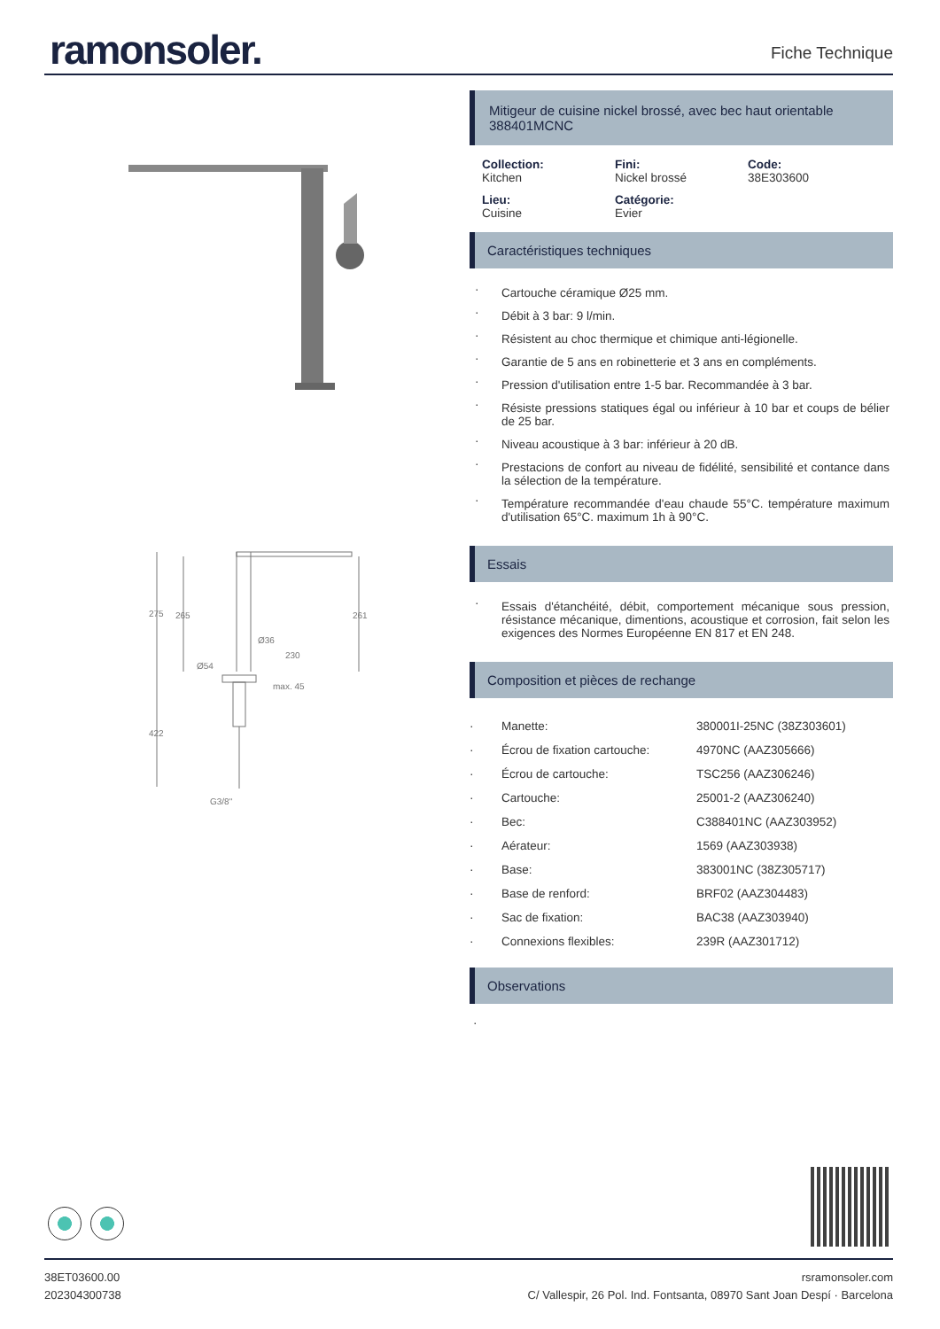ramonsoler.
Fiche Technique
275
265
261
Ø36
230
Ø54
max. 45
422
G3/8"
Mitigeur de cuisine nickel brossé, avec bec haut orientable
388401MCNC
Collection:
Kitchen
Fini:
Nickel brossé
Code:
38E303600
Lieu:
Cuisine
Catégorie:
Evier
Caractéristiques techniques
Cartouche céramique Ø25 mm.
Débit à 3 bar: 9 l/min.
Résistent au choc thermique et chimique anti-légionelle.
Garantie de 5 ans en robinetterie et 3 ans en compléments.
Pression d'utilisation entre 1-5 bar. Recommandée à 3 bar.
Résiste pressions statiques égal ou inférieur à 10 bar et coups de bélier de 25 bar.
Niveau acoustique à 3 bar: inférieur à 20 dB.
Prestacions de confort au niveau de fidélité, sensibilité et contance dans la sélection de la température.
Température recommandée d'eau chaude 55°C. température maximum d'utilisation 65°C. maximum 1h à 90°C.
Essais
Essais d'étanchéité, débit, comportement mécanique sous pression, résistance mécanique, dimentions, acoustique et corrosion, fait selon les exigences des Normes Européenne EN 817 et EN 248.
Composition et pièces de rechange
| · | Manette: | 380001I-25NC (38Z303601) |
| · | Écrou de fixation cartouche: | 4970NC (AAZ305666) |
| · | Écrou de cartouche: | TSC256 (AAZ306246) |
| · | Cartouche: | 25001-2 (AAZ306240) |
| · | Bec: | C388401NC (AAZ303952) |
| · | Aérateur: | 1569 (AAZ303938) |
| · | Base: | 383001NC (38Z305717) |
| · | Base de renford: | BRF02 (AAZ304483) |
| · | Sac de fixation: | BAC38 (AAZ303940) |
| · | Connexions flexibles: | 239R (AAZ301712) |
Observations
·
38ET03600.00
202304300738
rsramonsoler.com
C/ Vallespir, 26 Pol. Ind. Fontsanta, 08970 Sant Joan Despí · Barcelona